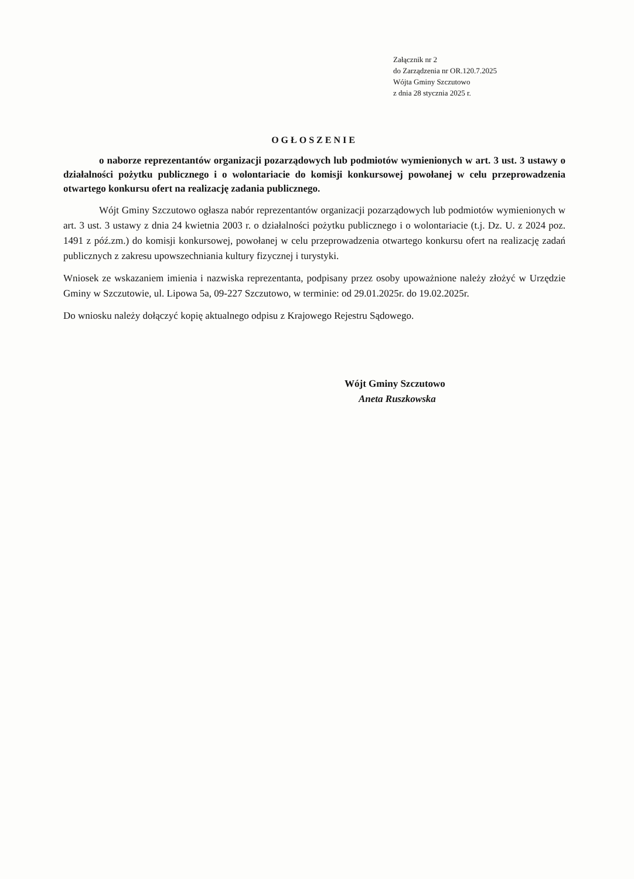Załącznik nr 2
do Zarządzenia nr OR.120.7.2025
Wójta Gminy Szczutowo
z dnia 28 stycznia 2025 r.
OGŁOSZENIE
o naborze reprezentantów organizacji pozarządowych lub podmiotów wymienionych w art. 3 ust. 3 ustawy o działalności pożytku publicznego i o wolontariacie do komisji konkursowej powołanej w celu przeprowadzenia otwartego konkursu ofert na realizację zadania publicznego.
Wójt Gminy Szczutowo ogłasza nabór reprezentantów organizacji pozarządowych lub podmiotów wymienionych w art. 3 ust. 3 ustawy z dnia 24 kwietnia 2003 r. o działalności pożytku publicznego i o wolontariacie (t.j. Dz. U. z 2024 poz. 1491 z póź.zm.) do komisji konkursowej, powołanej w celu przeprowadzenia otwartego konkursu ofert na realizację zadań publicznych z zakresu upowszechniania kultury fizycznej i turystyki.
Wniosek ze wskazaniem imienia i nazwiska reprezentanta, podpisany przez osoby upoważnione należy złożyć w Urzędzie Gminy w Szczutowie, ul. Lipowa 5a, 09-227 Szczutowo, w terminie: od 29.01.2025r. do 19.02.2025r.
Do wniosku należy dołączyć kopię aktualnego odpisu z Krajowego Rejestru Sądowego.
Wójt Gminy Szczutowo
Aneta Ruszkowska